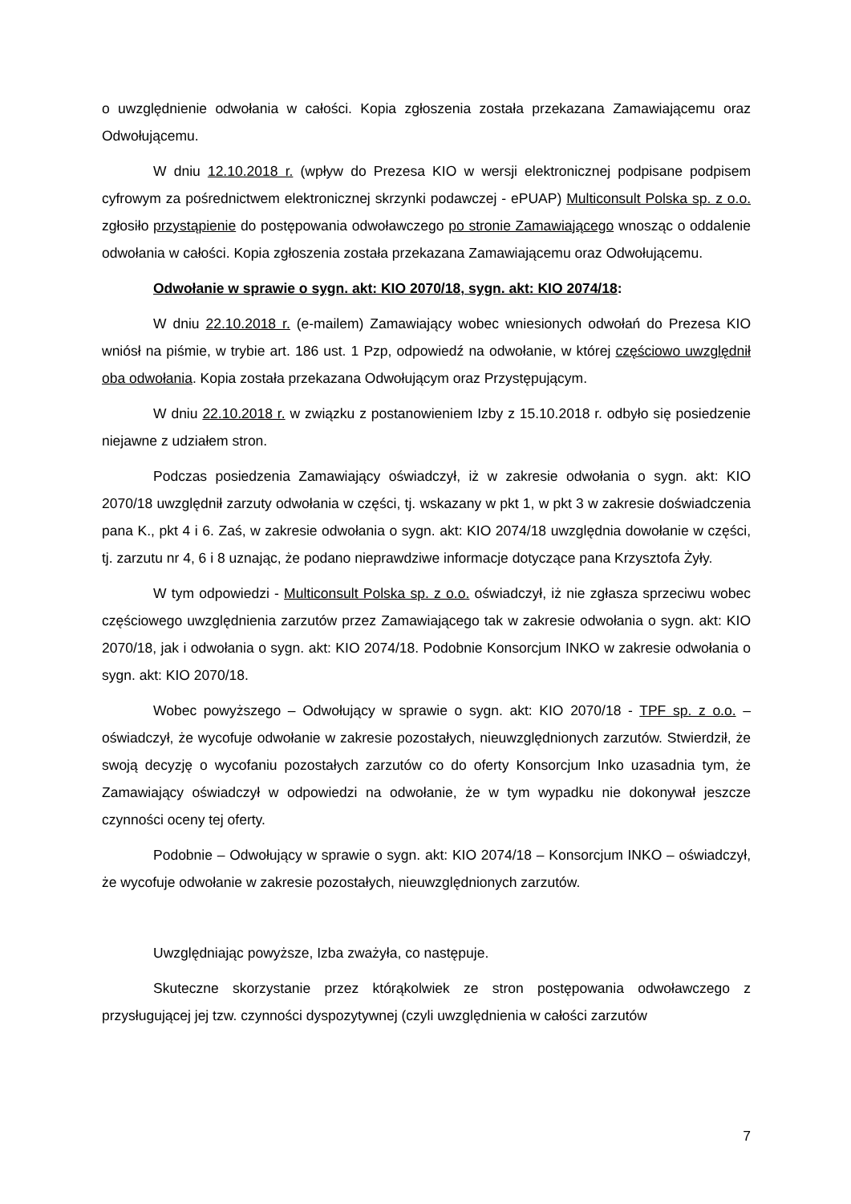o uwzględnienie odwołania w całości. Kopia zgłoszenia została przekazana Zamawiającemu oraz Odwołującemu.
W dniu 12.10.2018 r. (wpływ do Prezesa KIO w wersji elektronicznej podpisane podpisem cyfrowym za pośrednictwem elektronicznej skrzynki podawczej - ePUAP) Multiconsult Polska sp. z o.o. zgłosiło przystąpienie do postępowania odwoławczego po stronie Zamawiającego wnosząc o oddalenie odwołania w całości. Kopia zgłoszenia została przekazana Zamawiającemu oraz Odwołującemu.
Odwołanie w sprawie o sygn. akt: KIO 2070/18, sygn. akt: KIO 2074/18:
W dniu 22.10.2018 r. (e-mailem) Zamawiający wobec wniesionych odwołań do Prezesa KIO wniósł na piśmie, w trybie art. 186 ust. 1 Pzp, odpowiedź na odwołanie, w której częściowo uwzględnił oba odwołania. Kopia została przekazana Odwołującym oraz Przystępującym.
W dniu 22.10.2018 r. w związku z postanowieniem Izby z 15.10.2018 r. odbyło się posiedzenie niejawne z udziałem stron.
Podczas posiedzenia Zamawiający oświadczył, iż w zakresie odwołania o sygn. akt: KIO 2070/18 uwzględnił zarzuty odwołania w części, tj. wskazany w pkt 1, w pkt 3 w zakresie doświadczenia pana K., pkt 4 i 6. Zaś, w zakresie odwołania o sygn. akt: KIO 2074/18 uwzględnia dowołanie w części, tj. zarzutu nr 4, 6 i 8 uznając, że podano nieprawdziwe informacje dotyczące pana Krzysztofa Żyły.
W tym odpowiedzi - Multiconsult Polska sp. z o.o. oświadczył, iż nie zgłasza sprzeciwu wobec częściowego uwzględnienia zarzutów przez Zamawiającego tak w zakresie odwołania o sygn. akt: KIO 2070/18, jak i odwołania o sygn. akt: KIO 2074/18. Podobnie Konsorcjum INKO w zakresie odwołania o sygn. akt: KIO 2070/18.
Wobec powyższego – Odwołujący w sprawie o sygn. akt: KIO 2070/18 - TPF sp. z o.o. – oświadczył, że wycofuje odwołanie w zakresie pozostałych, nieuwzględnionych zarzutów. Stwierdził, że swoją decyzję o wycofaniu pozostałych zarzutów co do oferty Konsorcjum Inko uzasadnia tym, że Zamawiający oświadczył w odpowiedzi na odwołanie, że w tym wypadku nie dokonywał jeszcze czynności oceny tej oferty.
Podobnie – Odwołujący w sprawie o sygn. akt: KIO 2074/18 – Konsorcjum INKO – oświadczył, że wycofuje odwołanie w zakresie pozostałych, nieuwzględnionych zarzutów.
Uwzględniając powyższe, Izba zważyła, co następuje.
Skuteczne skorzystanie przez którąkolwiek ze stron postępowania odwoławczego z przysługującej jej tzw. czynności dyspozytywnej (czyli uwzględnienia w całości zarzutów
7